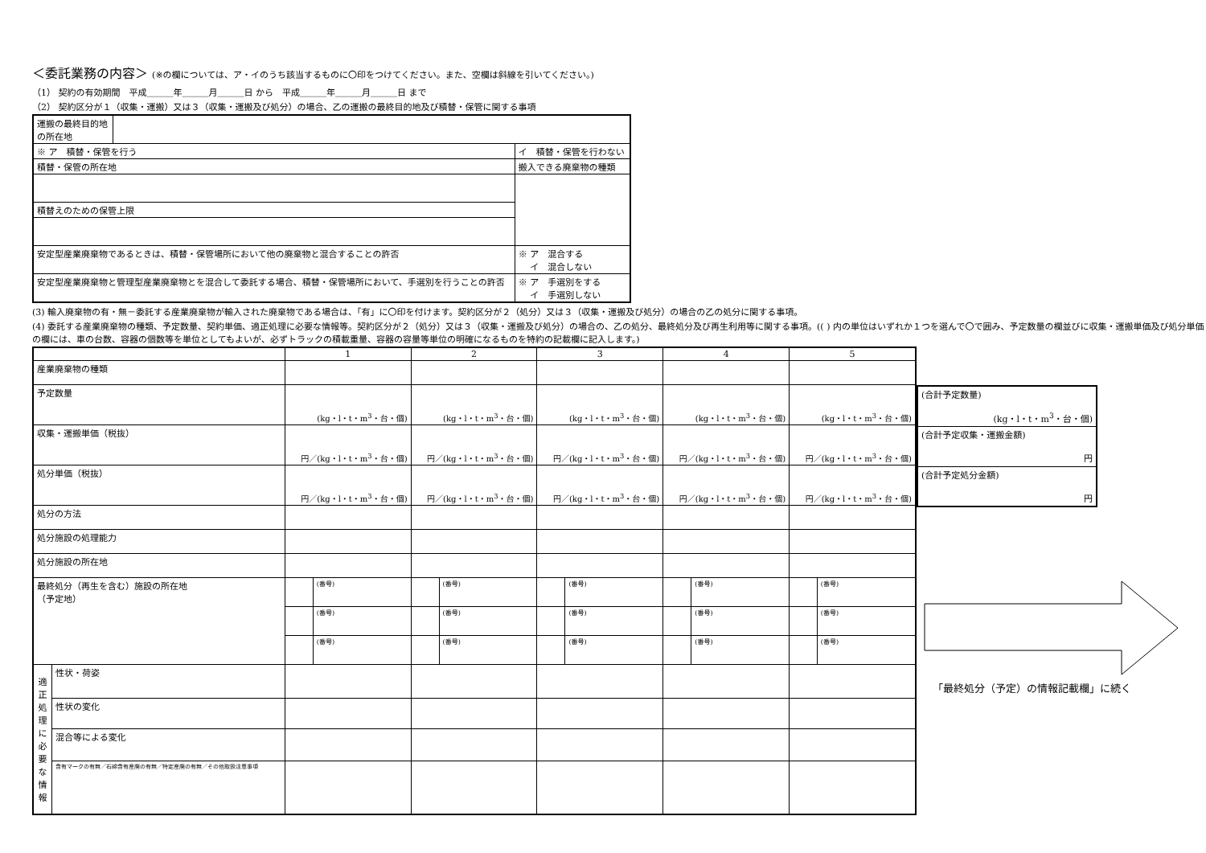＜委託業務の内容＞ (※の欄については、ア・イのうち該当するものに〇印をつけてください。また、空欄は斜線を引いてください。)
（1） 契約の有効期間　平成＿＿＿年＿＿＿月＿＿＿日 から　平成＿＿＿年＿＿＿月＿＿＿日 まで
（2） 契約区分が１（収集・運搬）又は３（収集・運搬及び処分）の場合、乙の運搬の最終目的地及び積替・保管に関する事項
| 運搬の最終目的地の所在地 | | | |
| ※ ア 積替・保管を行う | | イ 積替・保管を行わない | |
| 積替・保管の所在地 | | 搬入できる廃棄物の種類 | |
| 積替えのための保管上限 | | | |
| 安定型産業廃棄物であるときは、積替・保管場所において他の廃棄物と混合することの許否 | | | ※ ア 混合する イ 混合しない |
| 安定型産業廃棄物と管理型産業廃棄物とを混合して委託する場合、積替・保管場所において、手選別を行うことの許否 | | | ※ ア 手選別をする イ 手選別しない |
(3) 輸入廃棄物の有・無－委託する産業廃棄物が輸入された廃棄物である場合は、「有」に〇印を付けます。契約区分が２（処分）又は３（収集・運搬及び処分）の場合の乙の処分に関する事項。
(4) 委託する産業廃棄物の種類、予定数量、契約単価、適正処理に必要な情報等。契約区分が２（処分）又は３（収集・運搬及び処分）の場合の、乙の処分、最終処分及び再生利用等に関する事項。(( ) 内の単位はいずれか１つを選んで〇で囲み、予定数量の欄並びに収集・運搬単価及び処分単価の欄には、車の台数、容器の個数等を単位としてもよいが、必ずトラックの積載重量、容器の容量等単位の明確になるものを特約の記載欄に記入します。)
| | | 1 | | 2 | | 3 | | 4 | | 5 | |
| 産業廃棄物の種類 | | | | | | | | | | | |
| 予定数量 | | (kg・l・t・m<sup>3</sup>・台・個) | | (kg・l・t・m<sup>3</sup>・台・個) | | (kg・l・t・m<sup>3</sup>・台・個) | | (kg・l・t・m<sup>3</sup>・台・個) | | (kg・l・t・m<sup>3</sup>・台・個) | |
| 収集・運搬単価（税抜） | | 円／(kg・l・t・m<sup>3</sup>・台・個) | | 円／(kg・l・t・m<sup>3</sup>・台・個) | | 円／(kg・l・t・m<sup>3</sup>・台・個) | | 円／(kg・l・t・m<sup>3</sup>・台・個) | | 円／(kg・l・t・m<sup>3</sup>・台・個) | |
| 処分単価（税抜） | | 円／(kg・l・t・m<sup>3</sup>・台・個) | | 円／(kg・l・t・m<sup>3</sup>・台・個) | | 円／(kg・l・t・m<sup>3</sup>・台・個) | | 円／(kg・l・t・m<sup>3</sup>・台・個) | | 円／(kg・l・t・m<sup>3</sup>・台・個) | |
| 処分の方法 | | | | | | | | | | | |
| 処分施設の処理能力 | | | | | | | | | | | |
| 処分施設の所在地 | | | | | | | | | | | |
| 最終処分（再生を含む）施設の所在地 （予定地） | | | (番号) | | (番号) | | (番号) | | (番号) | | (番号) |
| | | | (番号) | | (番号) | | (番号) | | (番号) | | (番号) |
| | | | (番号) | | (番号) | | (番号) | | (番号) | | (番号) |
| 適 正 処 理 に 必 要 な 情 報 | 性状・荷姿 | | | | | | | | | | |
| | 性状の変化 | | | | | | | | | | |
| | 混合等による変化 | | | | | | | | | | |
| | 含有マークの有無／石綿含有産廃の有無／特定産廃の有無／その他取扱注意事項 | | | | | | | | | | |
| (合計予定数量) (kg・l・t・m<sup>3</sup>・台・個) |
| (合計予定収集・運搬金額) 円 |
| (合計予定処分金額) 円 |
「最終処分（予定）の情報記載欄」に続く